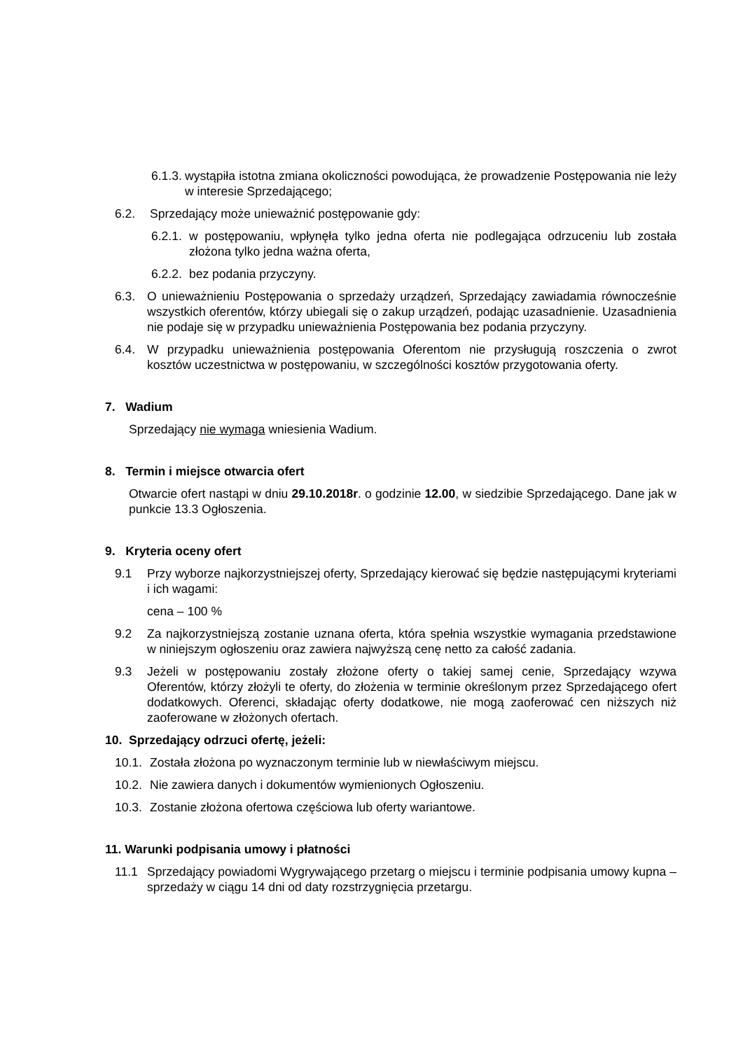6.1.3. wystąpiła istotna zmiana okoliczności powodująca, że prowadzenie Postępowania nie leży w interesie Sprzedającego;
6.2. Sprzedający może unieważnić postępowanie gdy:
6.2.1. w postępowaniu, wpłynęła tylko jedna oferta nie podlegająca odrzuceniu lub została złożona tylko jedna ważna oferta,
6.2.2. bez podania przyczyny.
6.3. O unieważnieniu Postępowania o sprzedaży urządzeń, Sprzedający zawiadamia równocześnie wszystkich oferentów, którzy ubiegali się o zakup urządzeń, podając uzasadnienie. Uzasadnienia nie podaje się w przypadku unieważnienia Postępowania bez podania przyczyny.
6.4. W przypadku unieważnienia postępowania Oferentom nie przysługują roszczenia o zwrot kosztów uczestnictwa w postępowaniu, w szczególności kosztów przygotowania oferty.
7. Wadium
Sprzedający nie wymaga wniesienia Wadium.
8. Termin i miejsce otwarcia ofert
Otwarcie ofert nastąpi w dniu 29.10.2018r. o godzinie 12.00, w siedzibie Sprzedającego. Dane jak w punkcie 13.3 Ogłoszenia.
9. Kryteria oceny ofert
9.1 Przy wyborze najkorzystniejszej oferty, Sprzedający kierować się będzie następującymi kryteriami i ich wagami:
cena – 100 %
9.2 Za najkorzystniejszą zostanie uznana oferta, która spełnia wszystkie wymagania przedstawione w niniejszym ogłoszeniu oraz zawiera najwyższą cenę netto za całość zadania.
9.3 Jeżeli w postępowaniu zostały złożone oferty o takiej samej cenie, Sprzedający wzywa Oferentów, którzy złożyli te oferty, do złożenia w terminie określonym przez Sprzedającego ofert dodatkowych. Oferenci, składając oferty dodatkowe, nie mogą zaoferować cen niższych niż zaoferowane w złożonych ofertach.
10. Sprzedający odrzuci ofertę, jeżeli:
10.1. Została złożona po wyznaczonym terminie lub w niewłaściwym miejscu.
10.2. Nie zawiera danych i dokumentów wymienionych Ogłoszeniu.
10.3. Zostanie złożona ofertowa częściowa lub oferty wariantowe.
11. Warunki podpisania umowy i płatności
11.1 Sprzedający powiadomi Wygrywającego przetarg o miejscu i terminie podpisania umowy kupna – sprzedaży w ciągu 14 dni od daty rozstrzygnięcia przetargu.